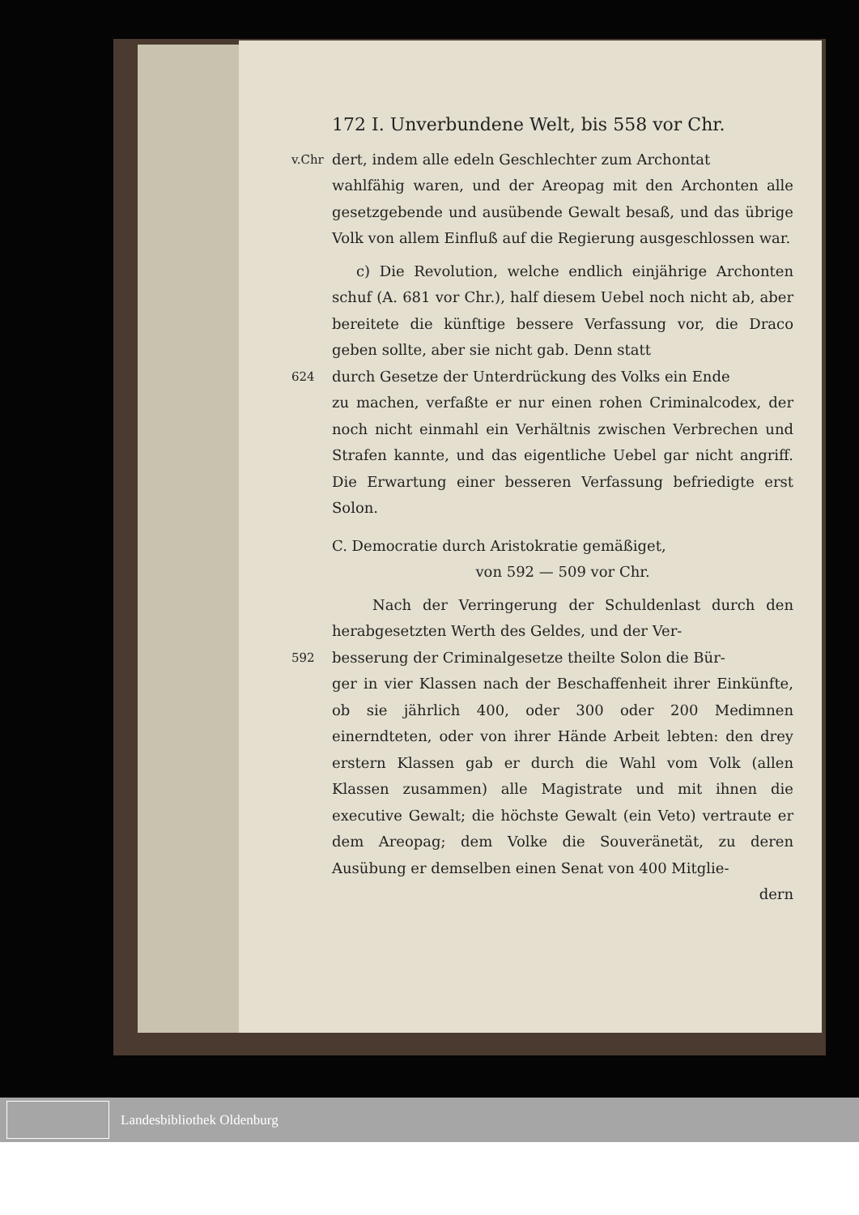172 I. Unverbundene Welt, bis 558 vor Chr.
v.Chr
dert, indem alle edeln Geschlechter zum Archontat
wahlfähig waren, und der Areopag mit den Archonten alle gesetzgebende und ausübende Gewalt besaß, und das übrige Volk von allem Einfluß auf die Regierung ausgeschlossen war.
c) Die Revolution, welche endlich einjährige Archonten schuf (A. 681 vor Chr.), half diesem Uebel noch nicht ab, aber bereitete die künftige bessere Verfassung vor, die Draco geben sollte, aber sie nicht gab. Denn statt
624
durch Gesetze der Unterdrückung des Volks ein Ende
zu machen, verfaßte er nur einen rohen Criminalcodex, der noch nicht einmahl ein Verhältnis zwischen Verbrechen und Strafen kannte, und das eigentliche Uebel gar nicht angriff. Die Erwartung einer besseren Verfassung befriedigte erst Solon.
C. Democratie durch Aristokratie gemäßiget,
von 592 — 509 vor Chr.
Nach der Verringerung der Schuldenlast durch den herabgesetzten Werth des Geldes, und der Ver-
592
besserung der Criminalgesetze theilte Solon die Bür-
ger in vier Klassen nach der Beschaffenheit ihrer Einkünfte, ob sie jährlich 400, oder 300 oder 200 Medimnen einerndteten, oder von ihrer Hände Arbeit lebten: den drey erstern Klassen gab er durch die Wahl vom Volk (allen Klassen zusammen) alle Magistrate und mit ihnen die executive Gewalt; die höchste Gewalt (ein Veto) vertraute er dem Areopag; dem Volke die Souveränetät, zu deren Ausübung er demselben einen Senat von 400 Mitglie-
dern
Landesbibliothek Oldenburg